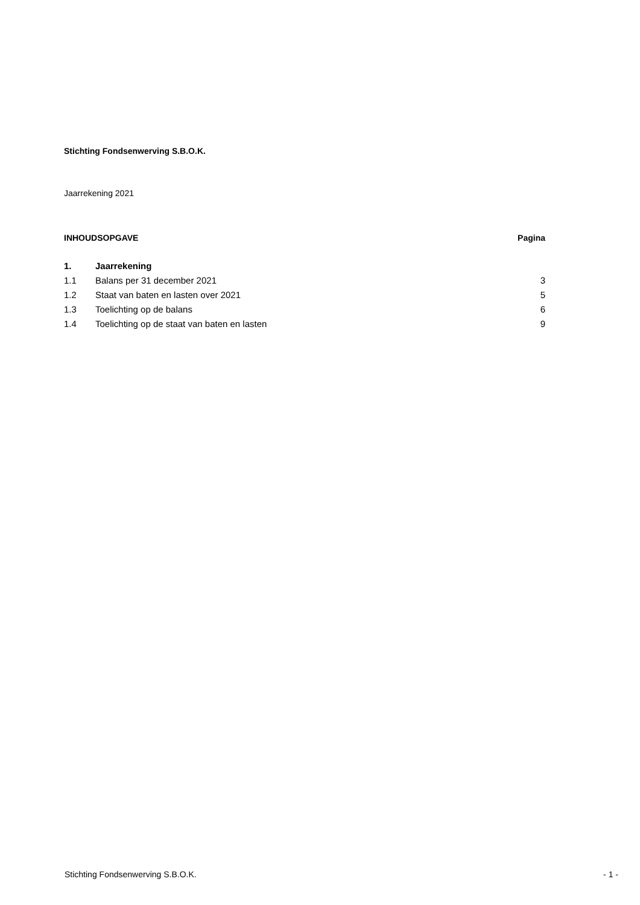Stichting Fondsenwerving S.B.O.K.
Jaarrekening 2021
| INHOUDSOPGAVE | Pagina |
| 1. | Jaarrekening | |
| 1.1 | Balans per 31 december 2021 | 3 |
| 1.2 | Staat van baten en lasten over 2021 | 5 |
| 1.3 | Toelichting op de balans | 6 |
| 1.4 | Toelichting op de staat van baten en lasten | 9 |
Stichting Fondsenwerving S.B.O.K. - 1 -